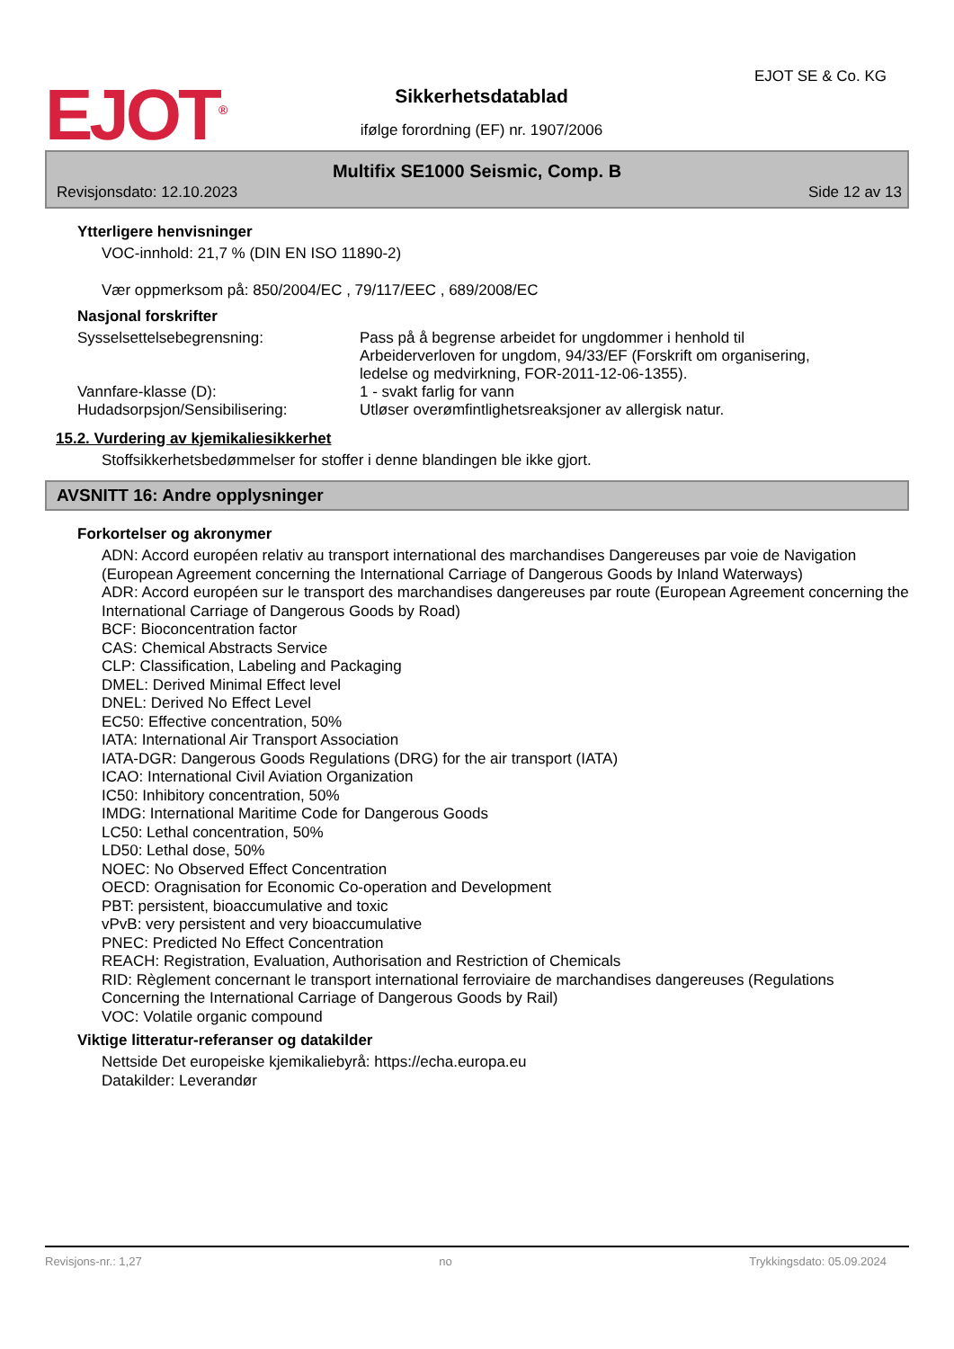EJOT<sup>®</sup>
Sikkerhetsdatablad
ifølge forordning (EF) nr. 1907/2006
EJOT SE & Co. KG
Multifix SE1000 Seismic, Comp. B
Revisjonsdato: 12.10.2023 Side 12 av 13
Ytterligere henvisninger
VOC-innhold: 21,7 % (DIN EN ISO 11890-2)
Vær oppmerksom på: 850/2004/EC , 79/117/EEC , 689/2008/EC
Nasjonal forskrifter
Sysselsettelsebegrensning: Pass på å begrense arbeidet for ungdommer i henhold til
Arbeiderverloven for ungdom, 94/33/EF (Forskrift om organisering,
ledelse og medvirkning, FOR-2011-12-06-1355).
Vannfare-klasse (D): 1 - svakt farlig for vann
Hudadsorpsjon/Sensibilisering: Utløser overømfintlighetsreaksjoner av allergisk natur.
15.2. Vurdering av kjemikaliesikkerhet
Stoffsikkerhetsbedømmelser for stoffer i denne blandingen ble ikke gjort.
AVSNITT 16: Andre opplysninger
Forkortelser og akronymer
ADN: Accord européen relativ au transport international des marchandises Dangereuses par voie de Navigation
(European Agreement concerning the International Carriage of Dangerous Goods by Inland Waterways)
ADR: Accord européen sur le transport des marchandises dangereuses par route (European Agreement concerning the International Carriage of Dangerous Goods by Road)
BCF: Bioconcentration factor
CAS: Chemical Abstracts Service
CLP: Classification, Labeling and Packaging
DMEL: Derived Minimal Effect level
DNEL: Derived No Effect Level
EC50: Effective concentration, 50%
IATA: International Air Transport Association
IATA-DGR: Dangerous Goods Regulations (DRG) for the air transport (IATA)
ICAO: International Civil Aviation Organization
IC50: Inhibitory concentration, 50%
IMDG: International Maritime Code for Dangerous Goods
LC50: Lethal concentration, 50%
LD50: Lethal dose, 50%
NOEC: No Observed Effect Concentration
OECD: Oragnisation for Economic Co-operation and Development
PBT: persistent, bioaccumulative and toxic
vPvB: very persistent and very bioaccumulative
PNEC: Predicted No Effect Concentration
REACH: Registration, Evaluation, Authorisation and Restriction of Chemicals
RID: Règlement concernant le transport international ferroviaire de marchandises dangereuses (Regulations Concerning the International Carriage of Dangerous Goods by Rail)
VOC: Volatile organic compound
Viktige litteratur-referanser og datakilder
Nettside Det europeiske kjemikaliebyrå: https://echa.europa.eu
Datakilder: Leverandør
Revisjons-nr.: 1,27 no Trykkingsdato: 05.09.2024